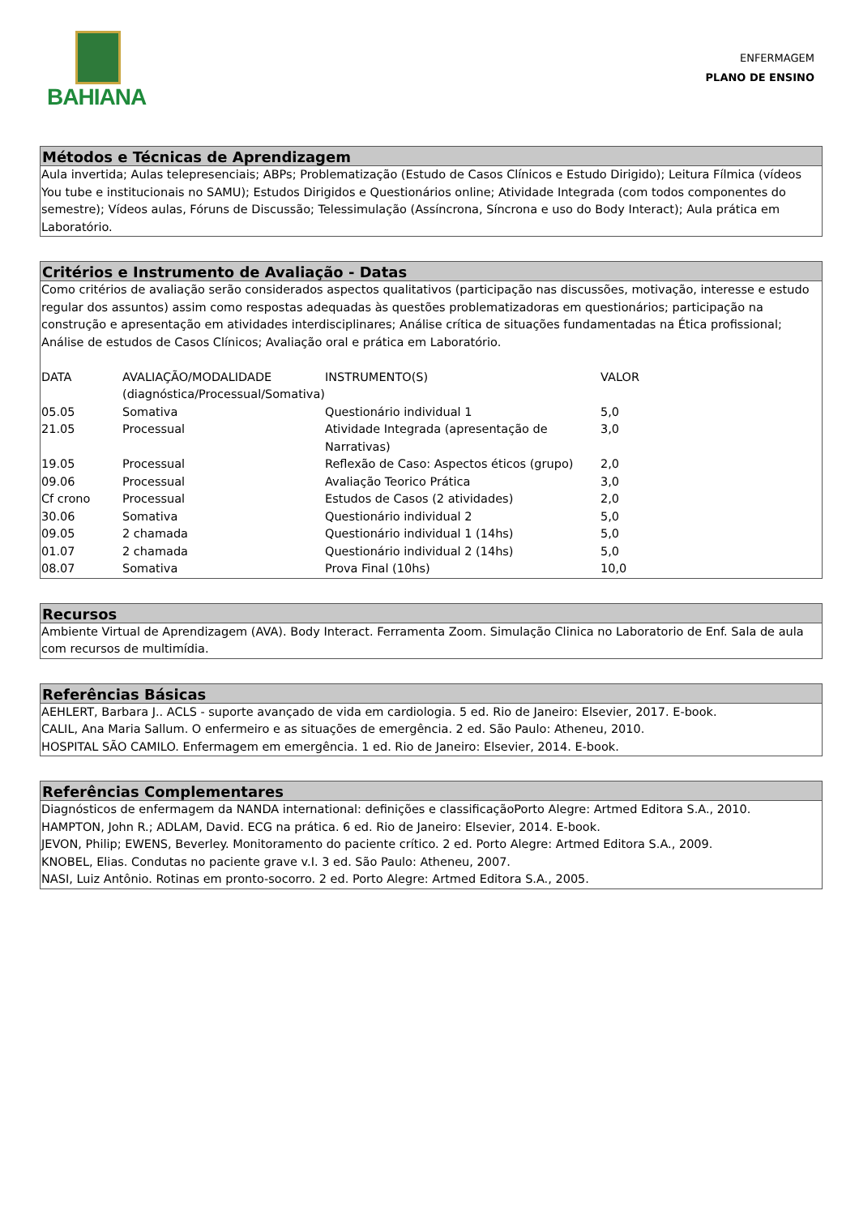BAHIANA
ENFERMAGEM
PLANO DE ENSINO
Métodos e Técnicas de Aprendizagem
Aula invertida; Aulas telepresenciais; ABPs; Problematização (Estudo de Casos Clínicos e Estudo Dirigido); Leitura Fílmica (vídeos You tube e institucionais no SAMU); Estudos Dirigidos e Questionários online; Atividade Integrada (com todos componentes do semestre); Vídeos aulas, Fóruns de Discussão; Telessimulação (Assíncrona, Síncrona e uso do Body Interact); Aula prática em Laboratório.
Critérios e Instrumento de Avaliação - Datas
Como critérios de avaliação serão considerados aspectos qualitativos (participação nas discussões, motivação, interesse e estudo regular dos assuntos) assim como respostas adequadas às questões problematizadoras em questionários; participação na construção e apresentação em atividades interdisciplinares; Análise crítica de situações fundamentadas na Ética profissional; Análise de estudos de Casos Clínicos; Avaliação oral e prática em Laboratório.
| DATA | AVALIAÇÃO/MODALIDADE (diagnóstica/Processual/Somativa) | INSTRUMENTO(S) | VALOR |
| 05.05 | Somativa | Questionário individual 1 | 5,0 |
| 21.05 | Processual | Atividade Integrada (apresentação de Narrativas) | 3,0 |
| 19.05 | Processual | Reflexão de Caso: Aspectos éticos (grupo) | 2,0 |
| 09.06 | Processual | Avaliação Teorico Prática | 3,0 |
| Cf crono | Processual | Estudos de Casos (2 atividades) | 2,0 |
| 30.06 | Somativa | Questionário individual 2 | 5,0 |
| 09.05 | 2 chamada | Questionário individual 1 (14hs) | 5,0 |
| 01.07 | 2 chamada | Questionário individual 2 (14hs) | 5,0 |
| 08.07 | Somativa | Prova Final (10hs) | 10,0 |
Recursos
Ambiente Virtual de Aprendizagem (AVA). Body Interact. Ferramenta Zoom. Simulação Clinica no Laboratorio de Enf. Sala de aula com recursos de multimídia.
Referências Básicas
AEHLERT, Barbara J.. ACLS - suporte avançado de vida em cardiologia. 5 ed. Rio de Janeiro: Elsevier, 2017. E-book.
CALIL, Ana Maria Sallum. O enfermeiro e as situações de emergência. 2 ed. São Paulo: Atheneu, 2010.
HOSPITAL SÃO CAMILO. Enfermagem em emergência. 1 ed. Rio de Janeiro: Elsevier, 2014. E-book.
Referências Complementares
Diagnósticos de enfermagem da NANDA international: definições e classificaçãoPorto Alegre: Artmed Editora S.A., 2010.
HAMPTON, John R.; ADLAM, David. ECG na prática. 6 ed. Rio de Janeiro: Elsevier, 2014. E-book.
JEVON, Philip; EWENS, Beverley. Monitoramento do paciente crítico. 2 ed. Porto Alegre: Artmed Editora S.A., 2009.
KNOBEL, Elias. Condutas no paciente grave v.I. 3 ed. São Paulo: Atheneu, 2007.
NASI, Luiz Antônio. Rotinas em pronto-socorro. 2 ed. Porto Alegre: Artmed Editora S.A., 2005.